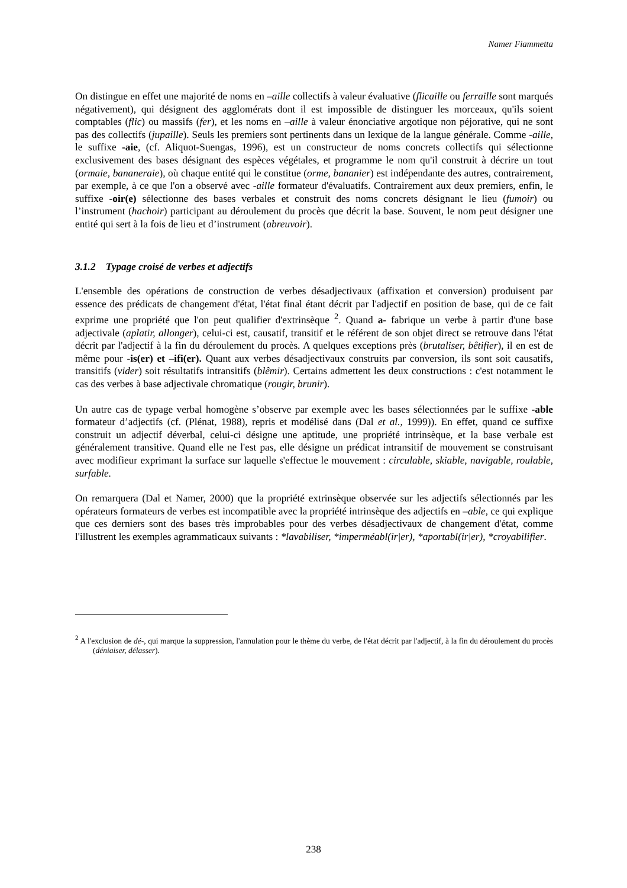Namer Fiammetta
On distingue en effet une majorité de noms en –aille collectifs à valeur évaluative (flicaille ou ferraille sont marqués négativement), qui désignent des agglomérats dont il est impossible de distinguer les morceaux, qu'ils soient comptables (flic) ou massifs (fer), et les noms en –aille à valeur énonciative argotique non péjorative, qui ne sont pas des collectifs (jupaille). Seuls les premiers sont pertinents dans un lexique de la langue générale. Comme -aille, le suffixe -aie, (cf. Aliquot-Suengas, 1996), est un constructeur de noms concrets collectifs qui sélectionne exclusivement des bases désignant des espèces végétales, et programme le nom qu'il construit à décrire un tout (ormaie, bananeraie), où chaque entité qui le constitue (orme, bananier) est indépendante des autres, contrairement, par exemple, à ce que l'on a observé avec -aille formateur d'évaluatifs. Contrairement aux deux premiers, enfin, le suffixe -oir(e) sélectionne des bases verbales et construit des noms concrets désignant le lieu (fumoir) ou l’instrument (hachoir) participant au déroulement du procès que décrit la base. Souvent, le nom peut désigner une entité qui sert à la fois de lieu et d’instrument (abreuvoir).
3.1.2 Typage croisé de verbes et adjectifs
L'ensemble des opérations de construction de verbes désadjectivaux (affixation et conversion) produisent par essence des prédicats de changement d'état, l'état final étant décrit par l'adjectif en position de base, qui de ce fait exprime une propriété que l'on peut qualifier d'extrinsèque <sup>2</sup>. Quand a- fabrique un verbe à partir d'une base adjectivale (aplatir, allonger), celui-ci est, causatif, transitif et le référent de son objet direct se retrouve dans l'état décrit par l'adjectif à la fin du déroulement du procès. A quelques exceptions près (brutaliser, bêtifier), il en est de même pour -is(er) et –ifi(er). Quant aux verbes désadjectivaux construits par conversion, ils sont soit causatifs, transitifs (vider) soit résultatifs intransitifs (blêmir). Certains admettent les deux constructions : c'est notamment le cas des verbes à base adjectivale chromatique (rougir, brunir).
Un autre cas de typage verbal homogène s’observe par exemple avec les bases sélectionnées par le suffixe -able formateur d’adjectifs (cf. (Plénat, 1988), repris et modélisé dans (Dal et al., 1999)). En effet, quand ce suffixe construit un adjectif déverbal, celui-ci désigne une aptitude, une propriété intrinsèque, et la base verbale est généralement transitive. Quand elle ne l'est pas, elle désigne un prédicat intransitif de mouvement se construisant avec modifieur exprimant la surface sur laquelle s'effectue le mouvement : circulable, skiable, navigable, roulable, surfable.
On remarquera (Dal et Namer, 2000) que la propriété extrinsèque observée sur les adjectifs sélectionnés par les opérateurs formateurs de verbes est incompatible avec la propriété intrinsèque des adjectifs en –able, ce qui explique que ces derniers sont des bases très improbables pour des verbes désadjectivaux de changement d'état, comme l'illustrent les exemples agrammaticaux suivants : *lavabiliser, *imperméabl(ir|er), *aportabl(ir|er), *croyabilifier.
<sup>2</sup> A l'exclusion de dé-, qui marque la suppression, l'annulation pour le thème du verbe, de l'état décrit par l'adjectif, à la fin du déroulement du procès (déniaiser, délasser).
238